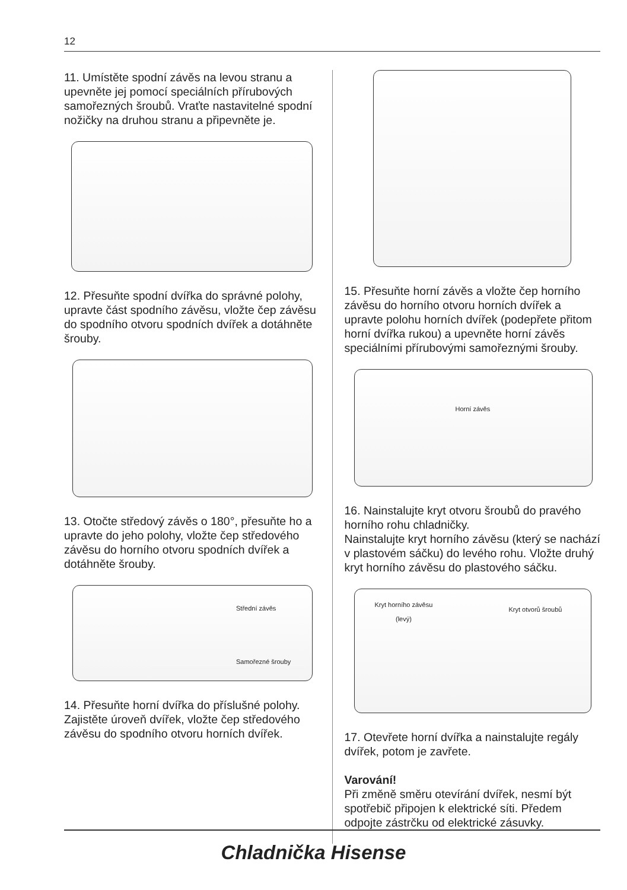12
11. Umístěte spodní závěs na levou stranu a upevněte jej pomocí speciálních přírubových samořezných šroubů. Vraťte nastavitelné spodní nožičky na druhou stranu a připevněte je.
12. Přesuňte spodní dvířka do správné polohy, upravte část spodního závěsu, vložte čep závěsu do spodního otvoru spodních dvířek a dotáhněte šrouby.
13. Otočte středový závěs o 180°, přesuňte ho a upravte do jeho polohy, vložte čep středového závěsu do horního otvoru spodních dvířek a dotáhněte šrouby.
Střední závěs
Samořezné šrouby
14. Přesuňte horní dvířka do příslušné polohy. Zajistěte úroveň dvířek, vložte čep středového závěsu do spodního otvoru horních dvířek.
15. Přesuňte horní závěs a vložte čep horního závěsu do horního otvoru horních dvířek a upravte polohu horních dvířek (podepřete přitom horní dvířka rukou) a upevněte horní závěs speciálními přírubovými samořeznými šrouby.
Horní závěs
16. Nainstalujte kryt otvoru šroubů do pravého horního rohu chladničky.
Nainstalujte kryt horního závěsu (který se nachází v plastovém sáčku) do levého rohu. Vložte druhý kryt horního závěsu do plastového sáčku.
Kryt horního závěsu
(levý) Kryt otvorů šroubů
17. Otevřete horní dvířka a nainstalujte regály dvířek, potom je zavřete.
Varování!
Při změně směru otevírání dvířek, nesmí být spotřebič připojen k elektrické síti. Předem odpojte zástrčku od elektrické zásuvky.
Chladnička Hisense